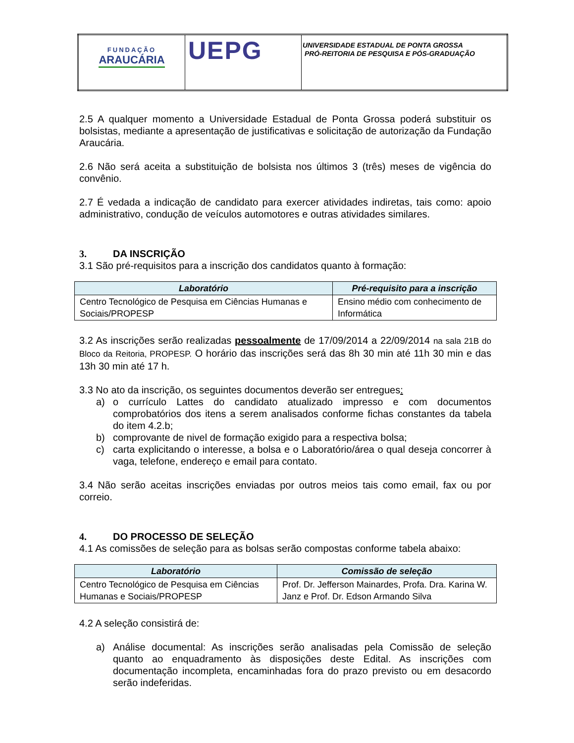| FUNDAÇÃO ARAUCÁRIA | UEPG | UNIVERSIDADE ESTADUAL DE PONTA GROSSA PRÓ-REITORIA DE PESQUISA E PÓS-GRADUAÇÃO |
2.5 A qualquer momento a Universidade Estadual de Ponta Grossa poderá substituir os bolsistas, mediante a apresentação de justificativas e solicitação de autorização da Fundação Araucária.
2.6 Não será aceita a substituição de bolsista nos últimos 3 (três) meses de vigência do convênio.
2.7 É vedada a indicação de candidato para exercer atividades indiretas, tais como: apoio administrativo, condução de veículos automotores e outras atividades similares.
3. DA INSCRIÇÃO
3.1 São pré-requisitos para a inscrição dos candidatos quanto à formação:
| Laboratório | Pré-requisito para a inscrição |
| --- | --- |
| Centro Tecnológico de Pesquisa em Ciências Humanas e Sociais/PROPESP | Ensino médio com conhecimento de Informática |
3.2 As inscrições serão realizadas pessoalmente de 17/09/2014 a 22/09/2014 na sala 21B do Bloco da Reitoria, PROPESP. O horário das inscrições será das 8h 30 min até 11h 30 min e das 13h 30 min até 17 h.
3.3 No ato da inscrição, os seguintes documentos deverão ser entregues:
a) o currículo Lattes do candidato atualizado impresso e com documentos comprobatórios dos itens a serem analisados conforme fichas constantes da tabela do item 4.2.b;
b) comprovante de nivel de formação exigido para a respectiva bolsa;
c) carta explicitando o interesse, a bolsa e o Laboratório/área o qual deseja concorrer à vaga, telefone, endereço e email para contato.
3.4 Não serão aceitas inscrições enviadas por outros meios tais como email, fax ou por correio.
4. DO PROCESSO DE SELEÇÃO
4.1 As comissões de seleção para as bolsas serão compostas conforme tabela abaixo:
| Laboratório | Comissão de seleção |
| --- | --- |
| Centro Tecnológico de Pesquisa em Ciências Humanas e Sociais/PROPESP | Prof. Dr. Jefferson Mainardes, Profa. Dra. Karina W. Janz e Prof. Dr. Edson Armando Silva |
4.2 A seleção consistirá de:
a) Análise documental: As inscrições serão analisadas pela Comissão de seleção quanto ao enquadramento às disposições deste Edital. As inscrições com documentação incompleta, encaminhadas fora do prazo previsto ou em desacordo serão indeferidas.